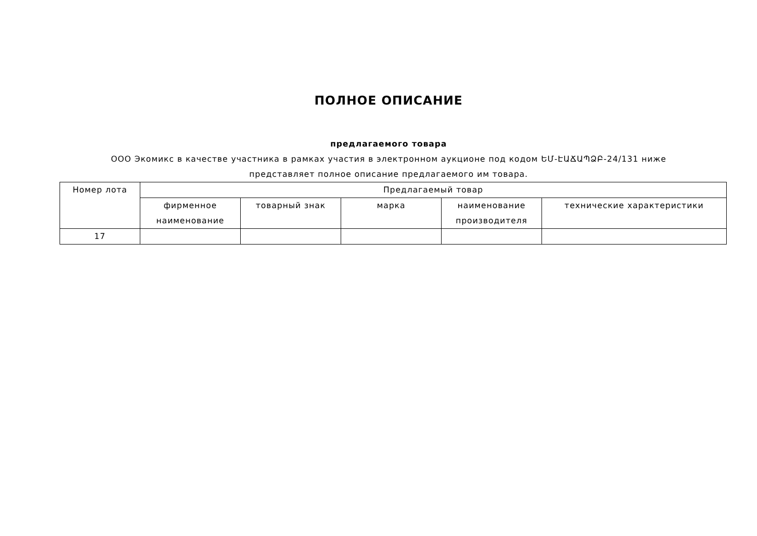ПОЛНОЕ ОПИСАНИЕ
предлагаемого товара
ООО Экомикс в качестве участника в рамках участия в электронном аукционе под кодом ԵՄ-ԷԱՃԱՊՁԲ-24/131 ниже представляет полное описание предлагаемого им товара.
| Номер лота | Предлагаемый товар | | | | |
| --- | --- | --- | --- | --- | --- |
| | фирменное наименование | товарный знак | марка | наименование производителя | технические характеристики |
| 17 | | | | | |